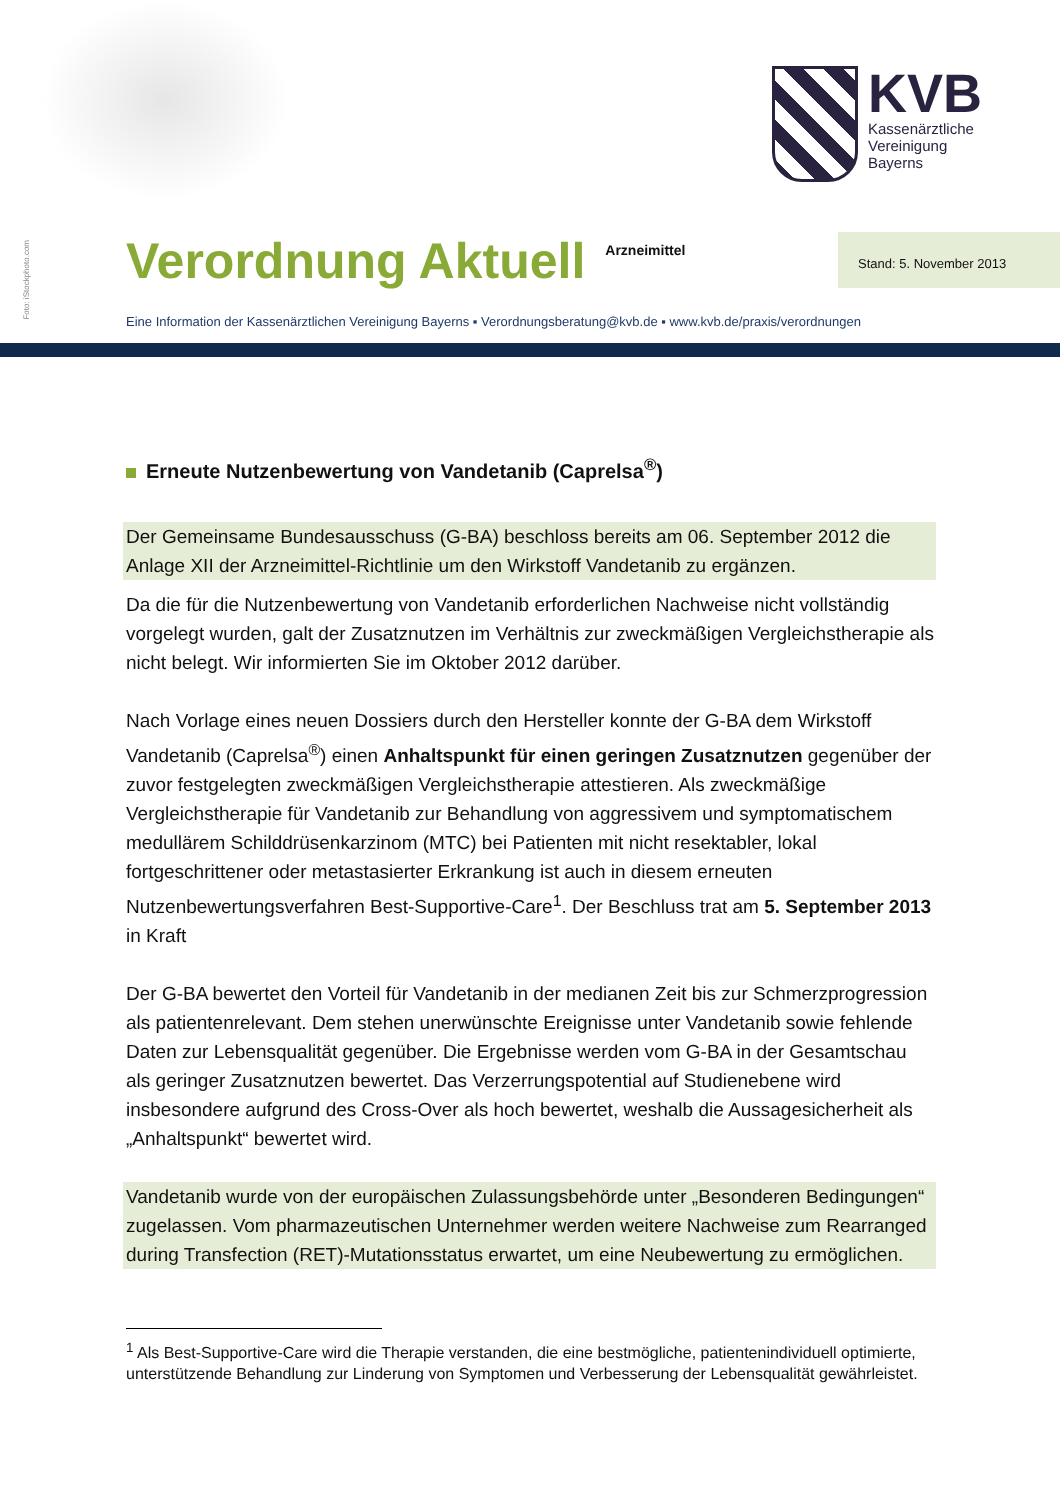Foto: iStockphoto.com
KVB
Kassenärztliche
Vereinigung
Bayerns
Verordnung Aktuell
Arzneimittel
Stand: 5. November 2013
Eine Information der Kassenärztlichen Vereinigung Bayerns ▪ Verordnungsberatung@kvb.de ▪ www.kvb.de/praxis/verordnungen
Erneute Nutzenbewertung von Vandetanib (Caprelsa<sup>®</sup>)
Der Gemeinsame Bundesausschuss (G-BA) beschloss bereits am 06. September 2012 die Anlage XII der Arzneimittel-Richtlinie um den Wirkstoff Vandetanib zu ergänzen.
Da die für die Nutzenbewertung von Vandetanib erforderlichen Nachweise nicht vollständig vorgelegt wurden, galt der Zusatznutzen im Verhältnis zur zweckmäßigen Vergleichstherapie als nicht belegt. Wir informierten Sie im Oktober 2012 darüber.
Nach Vorlage eines neuen Dossiers durch den Hersteller konnte der G-BA dem Wirkstoff Vandetanib (Caprelsa<sup>®</sup>) einen Anhaltspunkt für einen geringen Zusatznutzen gegenüber der zuvor festgelegten zweckmäßigen Vergleichstherapie attestieren. Als zweckmäßige Vergleichstherapie für Vandetanib zur Behandlung von aggressivem und symptomatischem medullärem Schilddrüsenkarzinom (MTC) bei Patienten mit nicht resektabler, lokal fortgeschrittener oder metastasierter Erkrankung ist auch in diesem erneuten Nutzenbewertungsverfahren Best-Supportive-Care<sup>1</sup>. Der Beschluss trat am 5. September 2013 in Kraft
Der G-BA bewertet den Vorteil für Vandetanib in der medianen Zeit bis zur Schmerzprogression als patientenrelevant. Dem stehen unerwünschte Ereignisse unter Vandetanib sowie fehlende Daten zur Lebensqualität gegenüber. Die Ergebnisse werden vom G-BA in der Gesamtschau als geringer Zusatznutzen bewertet. Das Verzerrungspotential auf Studienebene wird insbesondere aufgrund des Cross-Over als hoch bewertet, weshalb die Aussagesicherheit als „Anhaltspunkt“ bewertet wird.
Vandetanib wurde von der europäischen Zulassungsbehörde unter „Besonderen Bedingungen“ zugelassen. Vom pharmazeutischen Unternehmer werden weitere Nachweise zum Rearranged during Transfection (RET)-Mutationsstatus erwartet, um eine Neubewertung zu ermöglichen.
<sup>1</sup> Als Best-Supportive-Care wird die Therapie verstanden, die eine bestmögliche, patientenindividuell optimierte, unterstützende Behandlung zur Linderung von Symptomen und Verbesserung der Lebensqualität gewährleistet.